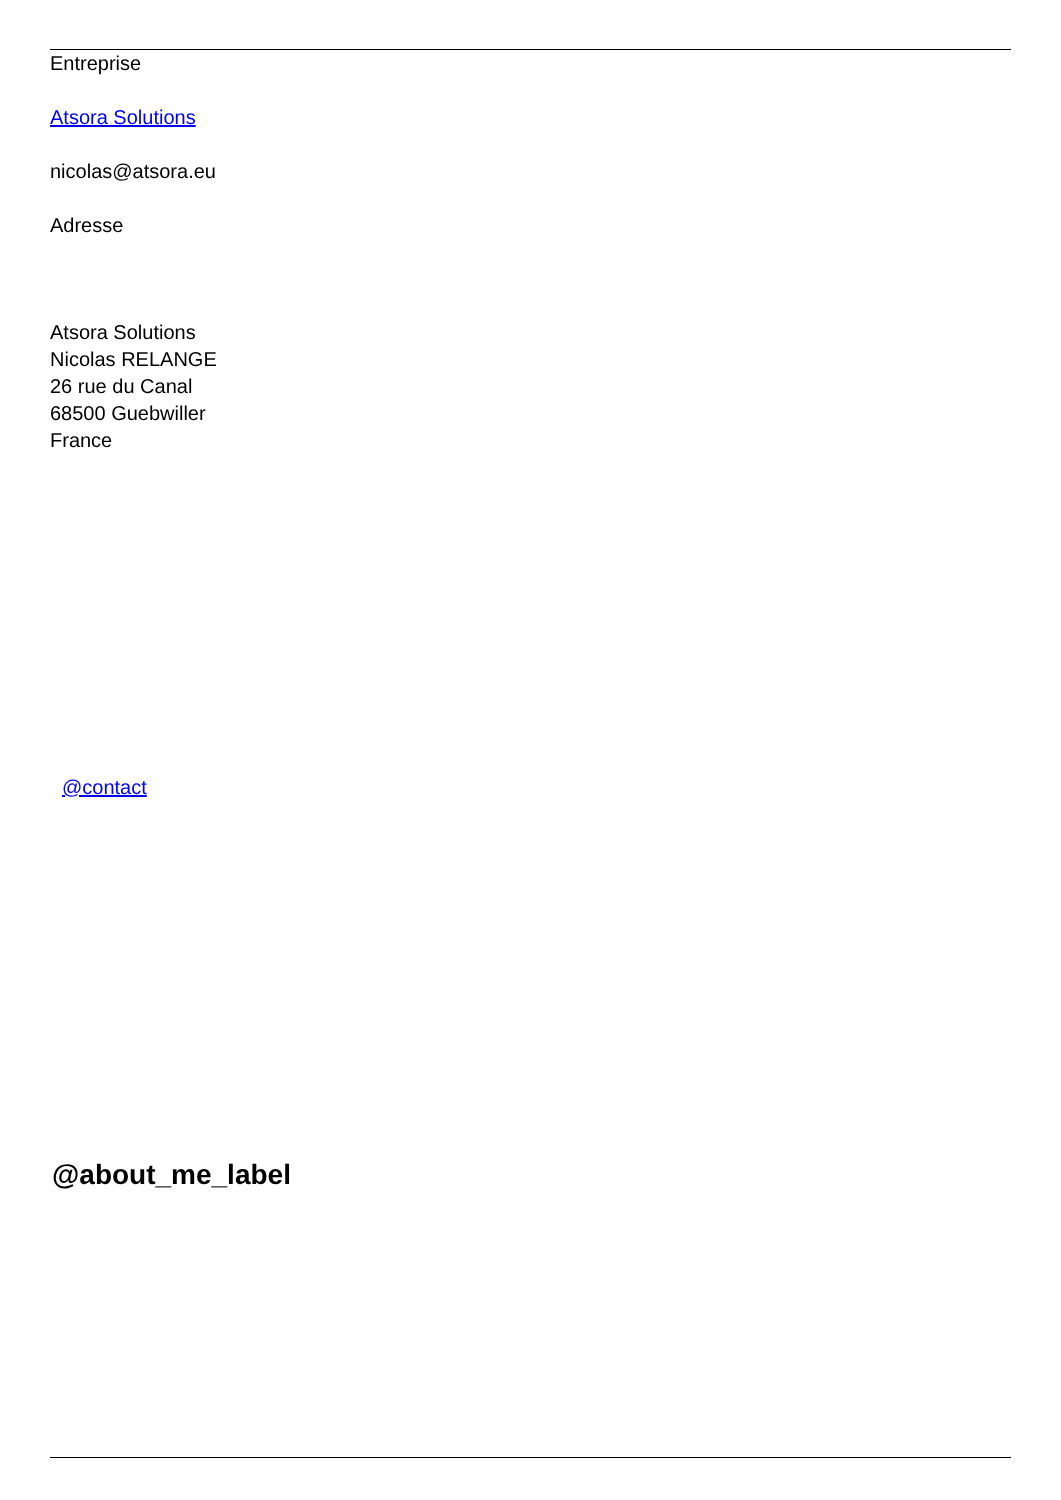Entreprise
Atsora Solutions
nicolas@atsora.eu
Adresse
Atsora Solutions
Nicolas RELANGE
26 rue du Canal
68500 Guebwiller
France
@contact
@about_me_label